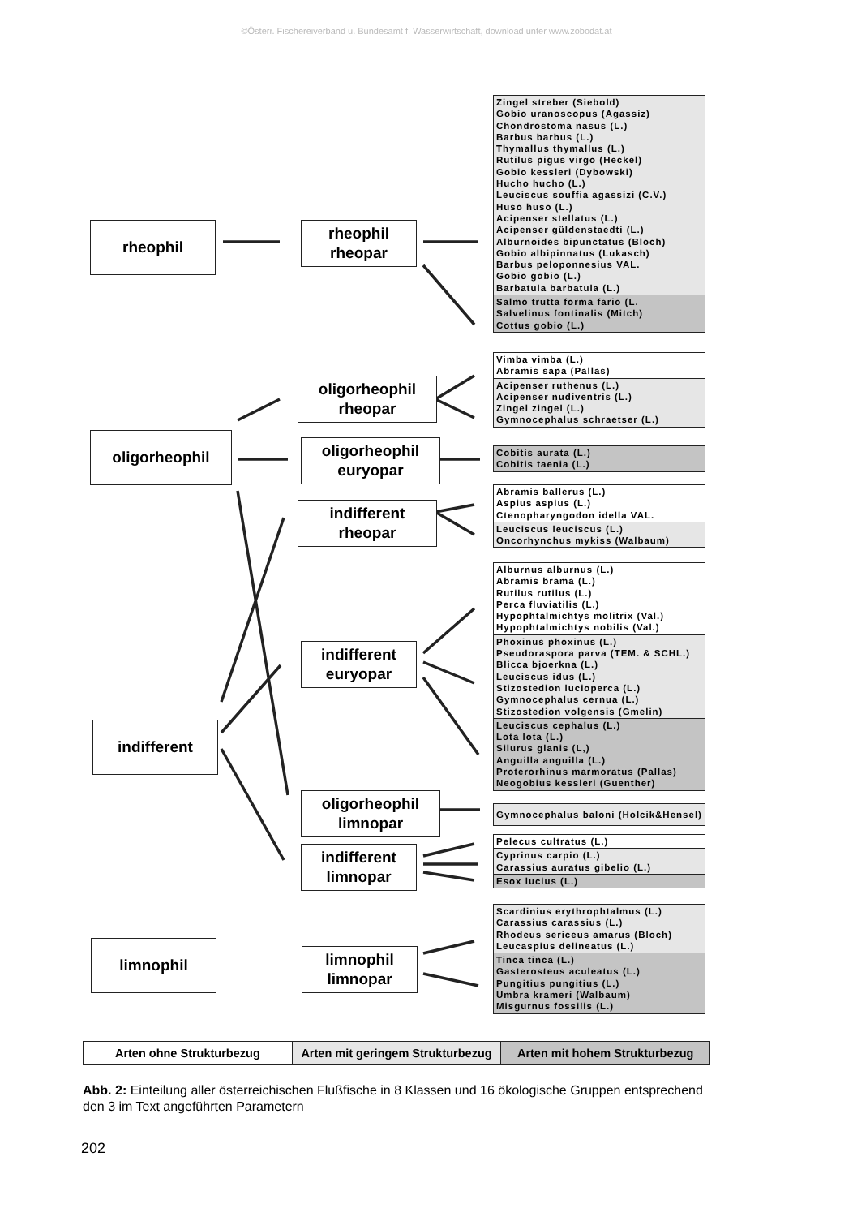©Österr. Fischereiverband u. Bundesamt f. Wasserwirtschaft, download unter www.zobodat.at
rheophil
rheophil
rheopar
oligorheophil
rheopar
oligorheophil
oligorheophil
euryopar
indifferent
rheopar
indifferent
euryopar
indifferent
oligorheophil
limnopar
indifferent
limnopar
limnophil
limnophil
limnopar
Zingel streber (Siebold)
Gobio uranoscopus (Agassiz)
Chondrostoma nasus (L.)
Barbus barbus (L.)
Thymallus thymallus (L.)
Rutilus pigus virgo (Heckel)
Gobio kessleri (Dybowski)
Hucho hucho (L.)
Leuciscus souffia agassizi (C.V.)
Huso huso (L.)
Acipenser stellatus (L.)
Acipenser güldenstaedti (L.)
Alburnoides bipunctatus (Bloch)
Gobio albipinnatus (Lukasch)
Barbus peloponnesius VAL.
Gobio gobio (L.)
Barbatula barbatula (L.)
Salmo trutta forma fario (L.
Salvelinus fontinalis (Mitch)
Cottus gobio (L.)
Vimba vimba (L.)
Abramis sapa (Pallas)
Acipenser ruthenus (L.)
Acipenser nudiventris (L.)
Zingel zingel (L.)
Gymnocephalus schraetser (L.)
Cobitis aurata (L.)
Cobitis taenia (L.)
Abramis ballerus (L.)
Aspius aspius (L.)
Ctenopharyngodon idella VAL.
Leuciscus leuciscus (L.)
Oncorhynchus mykiss (Walbaum)
Alburnus alburnus (L.)
Abramis brama (L.)
Rutilus rutilus (L.)
Perca fluviatilis (L.)
Hypophtalmichtys molitrix (Val.)
Hypophtalmichtys nobilis (Val.)
Phoxinus phoxinus (L.)
Pseudoraspora parva (TEM. & SCHL.)
Blicca bjoerkna (L.)
Leuciscus idus (L.)
Stizostedion lucioperca (L.)
Gymnocephalus cernua (L.)
Stizostedion volgensis (Gmelin)
Leuciscus cephalus (L.)
Lota lota (L.)
Silurus glanis (L,)
Anguilla anguilla (L.)
Proterorhinus marmoratus (Pallas)
Neogobius kessleri (Guenther)
Gymnocephalus baloni (Holcik&Hensel)
Pelecus cultratus (L.)
Cyprinus carpio (L.)
Carassius auratus gibelio (L.)
Esox lucius (L.)
Scardinius erythrophtalmus (L.)
Carassius carassius (L.)
Rhodeus sericeus amarus (Bloch)
Leucaspius delineatus (L.)
Tinca tinca (L.)
Gasterosteus aculeatus (L.)
Pungitius pungitius (L.)
Umbra krameri (Walbaum)
Misgurnus fossilis (L.)
Arten ohne Strukturbezug Arten mit geringem Strukturbezug
Arten mit hohem Strukturbezug
Abb. 2: Einteilung aller österreichischen Flußfische in 8 Klassen und 16 ökologische Gruppen entsprechend den 3 im Text angeführten Parametern
202